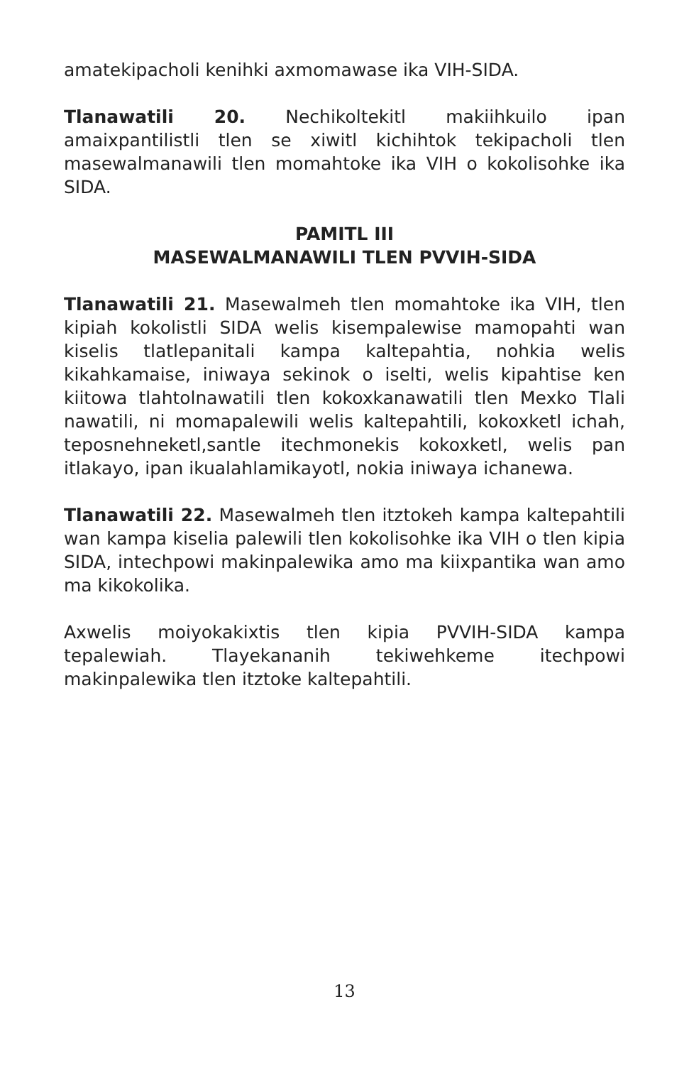amatekipacholi kenihki axmomawase ika VIH-SIDA.
Tlanawatili 20. Nechikoltekitl makiihkuilo ipan amaixpantilistli tlen se xiwitl kichihtok tekipacholi tlen masewalmanawili tlen momahtoke ika VIH o kokolisohke ika SIDA.
PAMITL III
MASEWALMANAWILI TLEN PVVIH-SIDA
Tlanawatili 21. Masewalmeh tlen momahtoke ika VIH, tlen kipiah kokolistli SIDA welis kisempalewise mamopahti wan kiselis tlatlepanitali kampa kaltepahtia, nohkia welis kikahkamaise, iniwaya sekinok o iselti, welis kipahtise ken kiitowa tlahtolnawatili tlen kokoxkanawatili tlen Mexko Tlali nawatili, ni momapalewili welis kaltepahtili, kokoxketl ichah, teposnehneketl,santle itechmonekis kokoxketl, welis pan itlakayo, ipan ikualahlamikayotl, nokia iniwaya ichanewa.
Tlanawatili 22. Masewalmeh tlen itztokeh kampa kaltepahtili wan kampa kiselia palewili tlen kokolisohke ika VIH o tlen kipia SIDA, intechpowi makinpalewika amo ma kiixpantika wan amo ma kikokolika.
Axwelis moiyokakixtis tlen kipia PVVIH-SIDA kampa tepalewiah. Tlayekananih tekiwehkeme itechpowi makinpalewika tlen itztoke kaltepahtili.
13